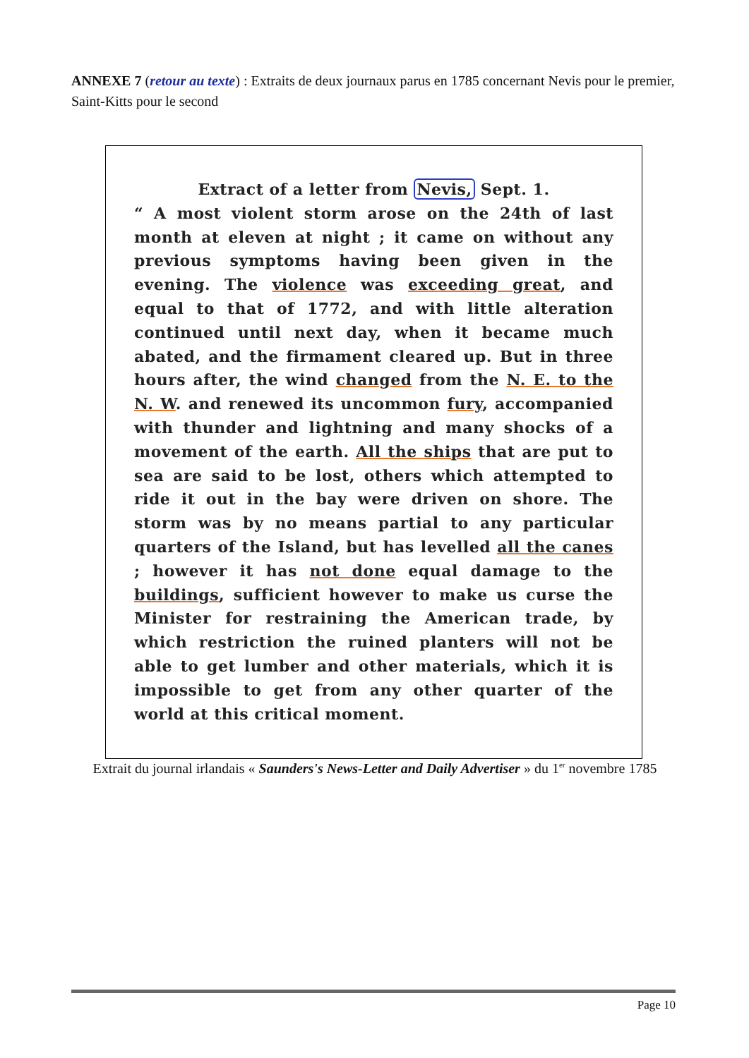ANNEXE 7 (retour au texte) : Extraits de deux journaux parus en 1785 concernant Nevis pour le premier, Saint-Kitts pour le second
Extract of a letter from Nevis, Sept. 1.
“ A most violent storm arose on the 24th of last month at eleven at night ; it came on without any previous symptoms having been given in the evening. The violence was exceeding great, and equal to that of 1772, and with little alteration continued until next day, when it became much abated, and the firmament cleared up. But in three hours after, the wind changed from the N. E. to the N. W. and renewed its uncommon fury, accompanied with thunder and lightning and many shocks of a movement of the earth. All the ships that are put to sea are said to be lost, others which attempted to ride it out in the bay were driven on shore. The storm was by no means partial to any particular quarters of the Island, but has levelled all the canes ; however it has not done equal damage to the buildings, sufficient however to make us curse the Minister for restraining the American trade, by which restriction the ruined planters will not be able to get lumber and other materials, which it is impossible to get from any other quarter of the world at this critical moment.
Extrait du journal irlandais « Saunders's News-Letter and Daily Advertiser » du 1<sup>er</sup> novembre 1785
Page 10